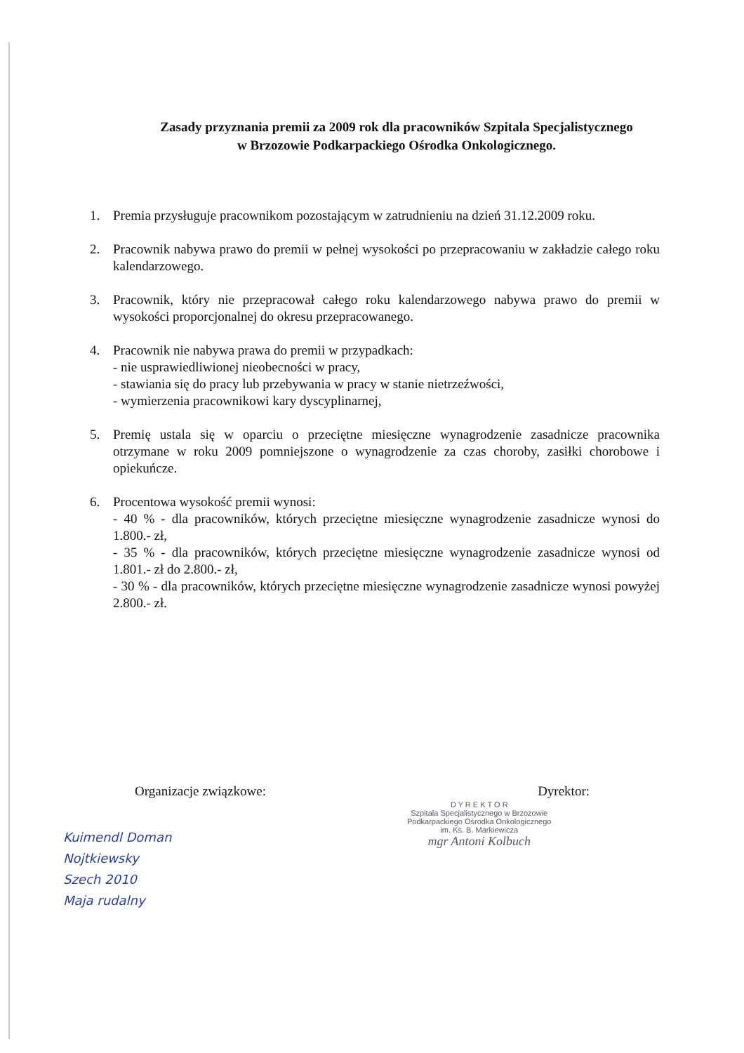Zasady przyznania premii za 2009 rok dla pracowników Szpitala Specjalistycznego
w Brzozowie Podkarpackiego Ośrodka Onkologicznego.
1. Premia przysługuje pracownikom pozostającym w zatrudnieniu na dzień 31.12.2009 roku.
2. Pracownik nabywa prawo do premii w pełnej wysokości po przepracowaniu w zakładzie całego roku kalendarzowego.
3. Pracownik, który nie przepracował całego roku kalendarzowego nabywa prawo do premii w wysokości proporcjonalnej do okresu przepracowanego.
4. Pracownik nie nabywa prawa do premii w przypadkach:
- nie usprawiedliwionej nieobecności w pracy,
- stawiania się do pracy lub przebywania w pracy w stanie nietrzeźwości,
- wymierzenia pracownikowi kary dyscyplinarnej,
5. Premię ustala się w oparciu o przeciętne miesięczne wynagrodzenie zasadnicze pracownika otrzymane w roku 2009 pomniejszone o wynagrodzenie za czas choroby, zasiłki chorobowe i opiekuńcze.
6. Procentowa wysokość premii wynosi:
- 40 % - dla pracowników, których przeciętne miesięczne wynagrodzenie zasadnicze wynosi do 1.800.- zł,
- 35 % - dla pracowników, których przeciętne miesięczne wynagrodzenie zasadnicze wynosi od 1.801.- zł do 2.800.- zł,
- 30 % - dla pracowników, których przeciętne miesięczne wynagrodzenie zasadnicze wynosi powyżej 2.800.- zł.
Organizacje związkowe: Dyrektor:
Kuimendl Doman
Nojtkiewsky
Szech 2010
Maja rudalny
D Y R E K T O R
Szpitala Specjalistycznego w Brzozowie
Podkarpackiego Ośrodka Onkologicznego
im. Ks. B. Markiewicza
mgr Antoni Kolbuch